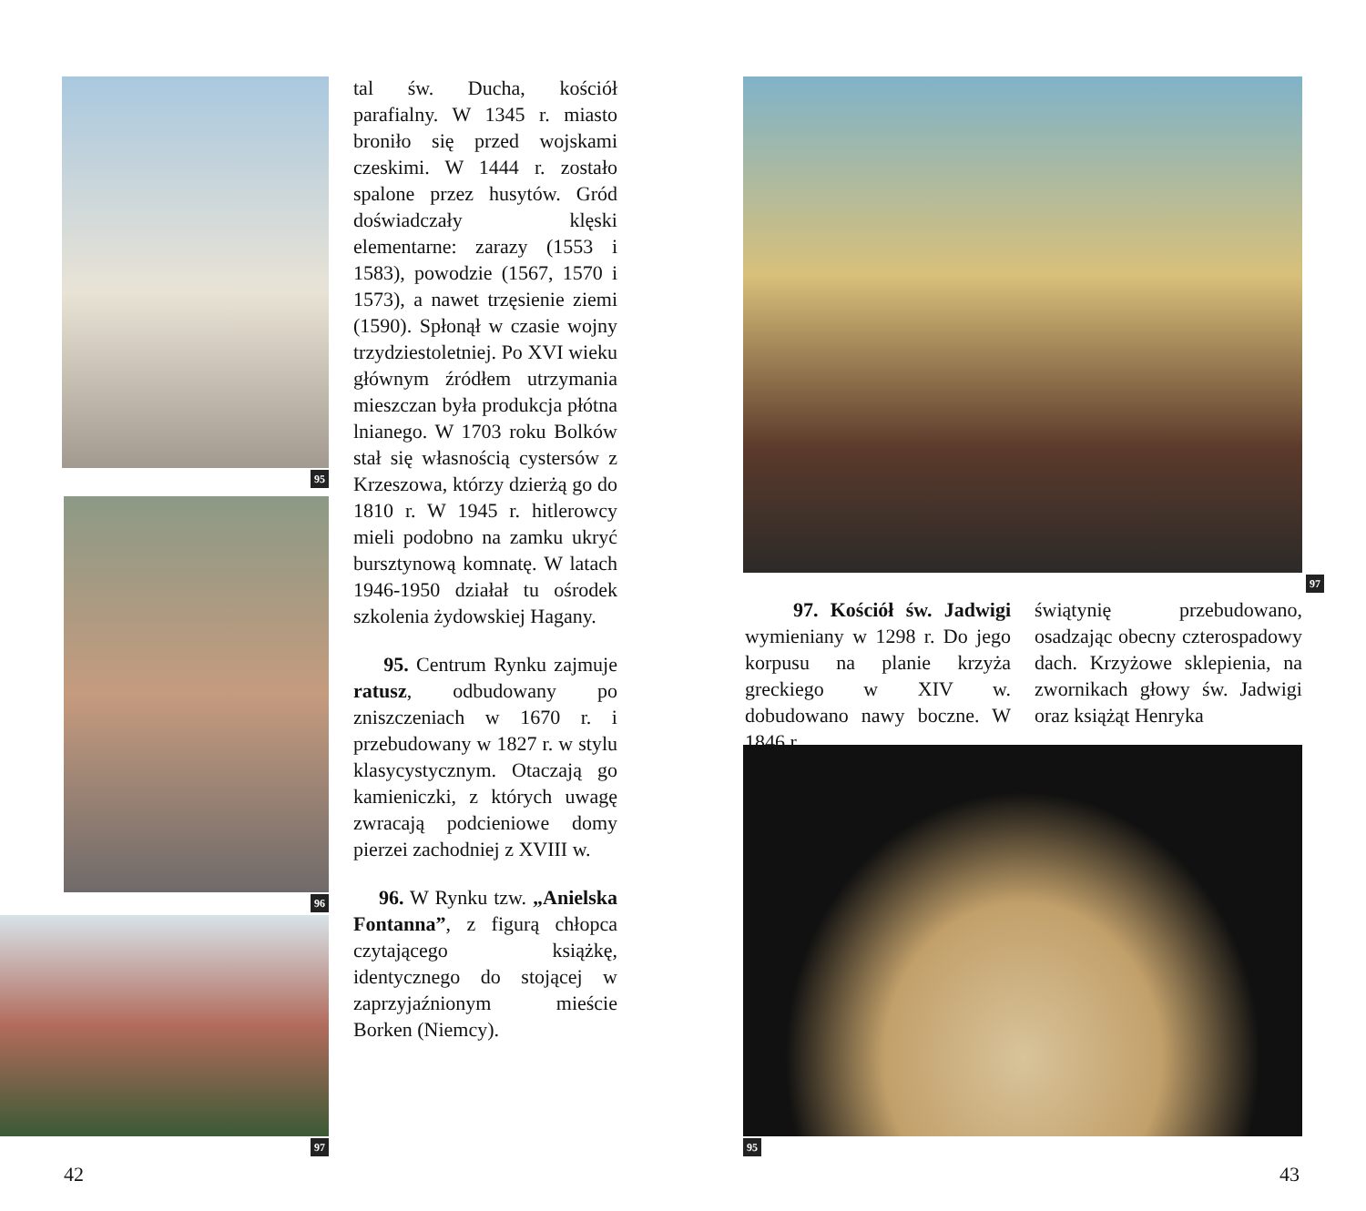95
96
97
tal św. Ducha, kościół parafialny. W 1345 r. miasto broniło się przed wojskami czeskimi. W 1444 r. zostało spalone przez husytów. Gród doświadczały klęski elementarne: zarazy (1553 i 1583), powodzie (1567, 1570 i 1573), a nawet trzęsienie ziemi (1590). Spłonął w czasie wojny trzydziestoletniej. Po XVI wieku głównym źródłem utrzymania mieszczan była produkcja płótna lnianego. W 1703 roku Bolków stał się własnością cystersów z Krzeszowa, którzy dzierżą go do 1810 r. W 1945 r. hitlerowcy mieli podobno na zamku ukryć bursztynową komnatę. W latach 1946-1950 działał tu ośrodek szkolenia żydowskiej Hagany.
95. Centrum Rynku zajmuje ratusz, odbudowany po zniszczeniach w 1670 r. i przebudowany w 1827 r. w stylu klasycystycznym. Otaczają go kamieniczki, z których uwagę zwracają podcieniowe domy pierzei zachodniej z XVIII w.
96. W Rynku tzw. „Anielska Fontanna”, z figurą chłopca czytającego książkę, identycznego do stojącej w zaprzyjaźnionym mieście Borken (Niemcy).
42
97
97. Kościół św. Jadwigi wymieniany w 1298 r. Do jego korpusu na planie krzyża greckiego w XIV w. dobudowano nawy boczne. W 1846 r.
świątynię przebudowano, osadzając obecny czterospadowy dach. Krzyżowe sklepienia, na zwornikach głowy św. Jadwigi oraz książąt Henryka
95
43